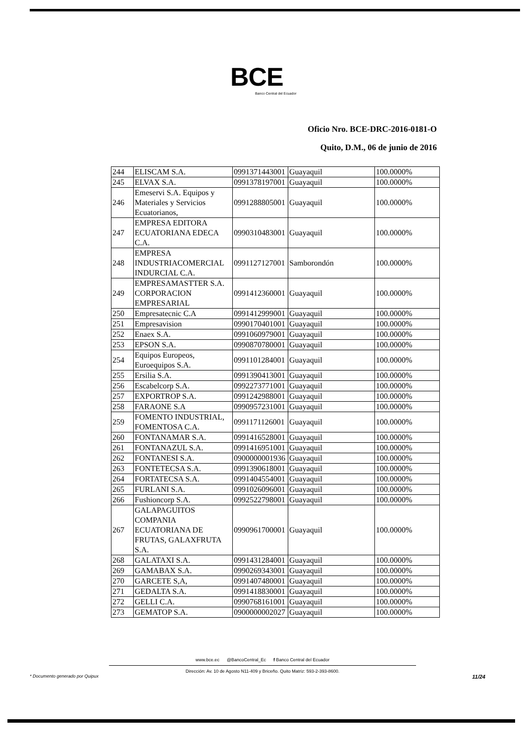BCE
Banco Central del Ecuador
Oficio Nro. BCE-DRC-2016-0181-O
Quito, D.M., 06 de junio de 2016
| 244 | ELISCAM S.A. | 0991371443001 | Guayaquil | 100.0000% |
| 245 | ELVAX S.A. | 0991378197001 | Guayaquil | 100.0000% |
| 246 | Emeservi S.A. Equipos y Materiales y Servicios Ecuatorianos, | 0991288805001 | Guayaquil | 100.0000% |
| 247 | EMPRESA EDITORA ECUATORIANA EDECA C.A. | 0990310483001 | Guayaquil | 100.0000% |
| 248 | EMPRESA INDUSTRIACOMERCIAL INDURCIAL C.A. | 0991127127001 | Samborondón | 100.0000% |
| 249 | EMPRESAMASTTER S.A. CORPORACION EMPRESARIAL | 0991412360001 | Guayaquil | 100.0000% |
| 250 | Empresatecnic C.A | 0991412999001 | Guayaquil | 100.0000% |
| 251 | Empresavision | 0990170401001 | Guayaquil | 100.0000% |
| 252 | Enaex S.A. | 0991060979001 | Guayaquil | 100.0000% |
| 253 | EPSON S.A. | 0990870780001 | Guayaquil | 100.0000% |
| 254 | Equipos Europeos, Euroequipos S.A. | 0991101284001 | Guayaquil | 100.0000% |
| 255 | Ersilia S.A. | 0991390413001 | Guayaquil | 100.0000% |
| 256 | Escabelcorp S.A. | 0992273771001 | Guayaquil | 100.0000% |
| 257 | EXPORTROP S.A. | 0991242988001 | Guayaquil | 100.0000% |
| 258 | FARAONE S.A | 0990957231001 | Guayaquil | 100.0000% |
| 259 | FOMENTO INDUSTRIAL, FOMENTOSA C.A. | 0991171126001 | Guayaquil | 100.0000% |
| 260 | FONTANAMAR S.A. | 0991416528001 | Guayaquil | 100.0000% |
| 261 | FONTANAZUL S.A. | 0991416951001 | Guayaquil | 100.0000% |
| 262 | FONTANESI S.A. | 0900000001936 | Guayaquil | 100.0000% |
| 263 | FONTETECSA S.A. | 0991390618001 | Guayaquil | 100.0000% |
| 264 | FORTATECSA S.A. | 0991404554001 | Guayaquil | 100.0000% |
| 265 | FURLANI S.A. | 0991026096001 | Guayaquil | 100.0000% |
| 266 | Fushioncorp S.A. | 0992522798001 | Guayaquil | 100.0000% |
| 267 | GALAPAGUITOS COMPANIA ECUATORIANA DE FRUTAS, GALAXFRUTA S.A. | 0990961700001 | Guayaquil | 100.0000% |
| 268 | GALATAXI S.A. | 0991431284001 | Guayaquil | 100.0000% |
| 269 | GAMABAX S.A. | 0990269343001 | Guayaquil | 100.0000% |
| 270 | GARCETE S,A, | 0991407480001 | Guayaquil | 100.0000% |
| 271 | GEDALTA S.A. | 0991418830001 | Guayaquil | 100.0000% |
| 272 | GELLI C.A. | 0990768161001 | Guayaquil | 100.0000% |
| 273 | GEMATOP S.A. | 0900000002027 | Guayaquil | 100.0000% |
www.bce.ec @BancoCentral_Ec f Banco Central del Ecuador
Dirección: Av. 10 de Agosto N11-409 y Briceño. Quito Matriz: 593-2-393-8600.
* Documento generado por Quipux 11/24